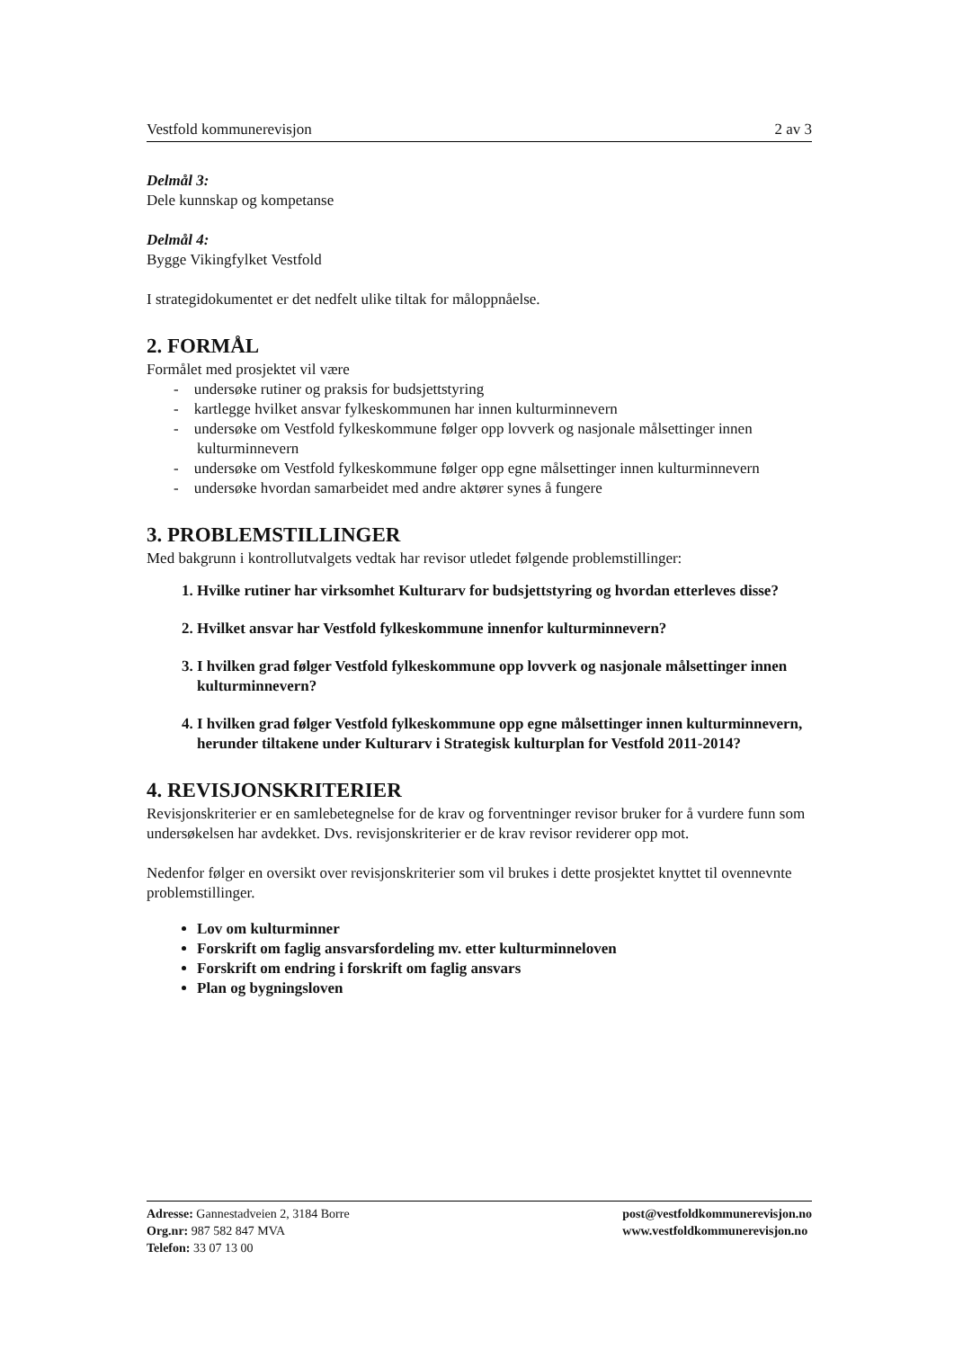Vestfold kommunerevisjon 2 av 3
Delmål 3:
Dele kunnskap og kompetanse
Delmål 4:
Bygge Vikingfylket Vestfold
I strategidokumentet er det nedfelt ulike tiltak for måloppnåelse.
2. FORMÅL
Formålet med prosjektet vil være
- undersøke rutiner og praksis for budsjettstyring
- kartlegge hvilket ansvar fylkeskommunen har innen kulturminnevern
- undersøke om Vestfold fylkeskommune følger opp lovverk og nasjonale målsettinger innen kulturminnevern
- undersøke om Vestfold fylkeskommune følger opp egne målsettinger innen kulturminnevern
- undersøke hvordan samarbeidet med andre aktører synes å fungere
3. PROBLEMSTILLINGER
Med bakgrunn i kontrollutvalgets vedtak har revisor utledet følgende problemstillinger:
1. Hvilke rutiner har virksomhet Kulturarv for budsjettstyring og hvordan etterleves disse?
2. Hvilket ansvar har Vestfold fylkeskommune innenfor kulturminnevern?
3. I hvilken grad følger Vestfold fylkeskommune opp lovverk og nasjonale målsettinger innen kulturminnevern?
4. I hvilken grad følger Vestfold fylkeskommune opp egne målsettinger innen kulturminnevern, herunder tiltakene under Kulturarv i Strategisk kulturplan for Vestfold 2011-2014?
4. REVISJONSKRITERIER
Revisjonskriterier er en samlebetegnelse for de krav og forventninger revisor bruker for å vurdere funn som undersøkelsen har avdekket. Dvs. revisjonskriterier er de krav revisor reviderer opp mot.
Nedenfor følger en oversikt over revisjonskriterier som vil brukes i dette prosjektet knyttet til ovennevnte problemstillinger.
Lov om kulturminner
Forskrift om faglig ansvarsfordeling mv. etter kulturminneloven
Forskrift om endring i forskrift om faglig ansvars
Plan og bygningsloven
Adresse: Gannestadveien 2, 3184 Borre
Org.nr: 987 582 847 MVA
Telefon: 33 07 13 00
post@vestfoldkommunerevisjon.no
www.vestfoldkommunerevisjon.no